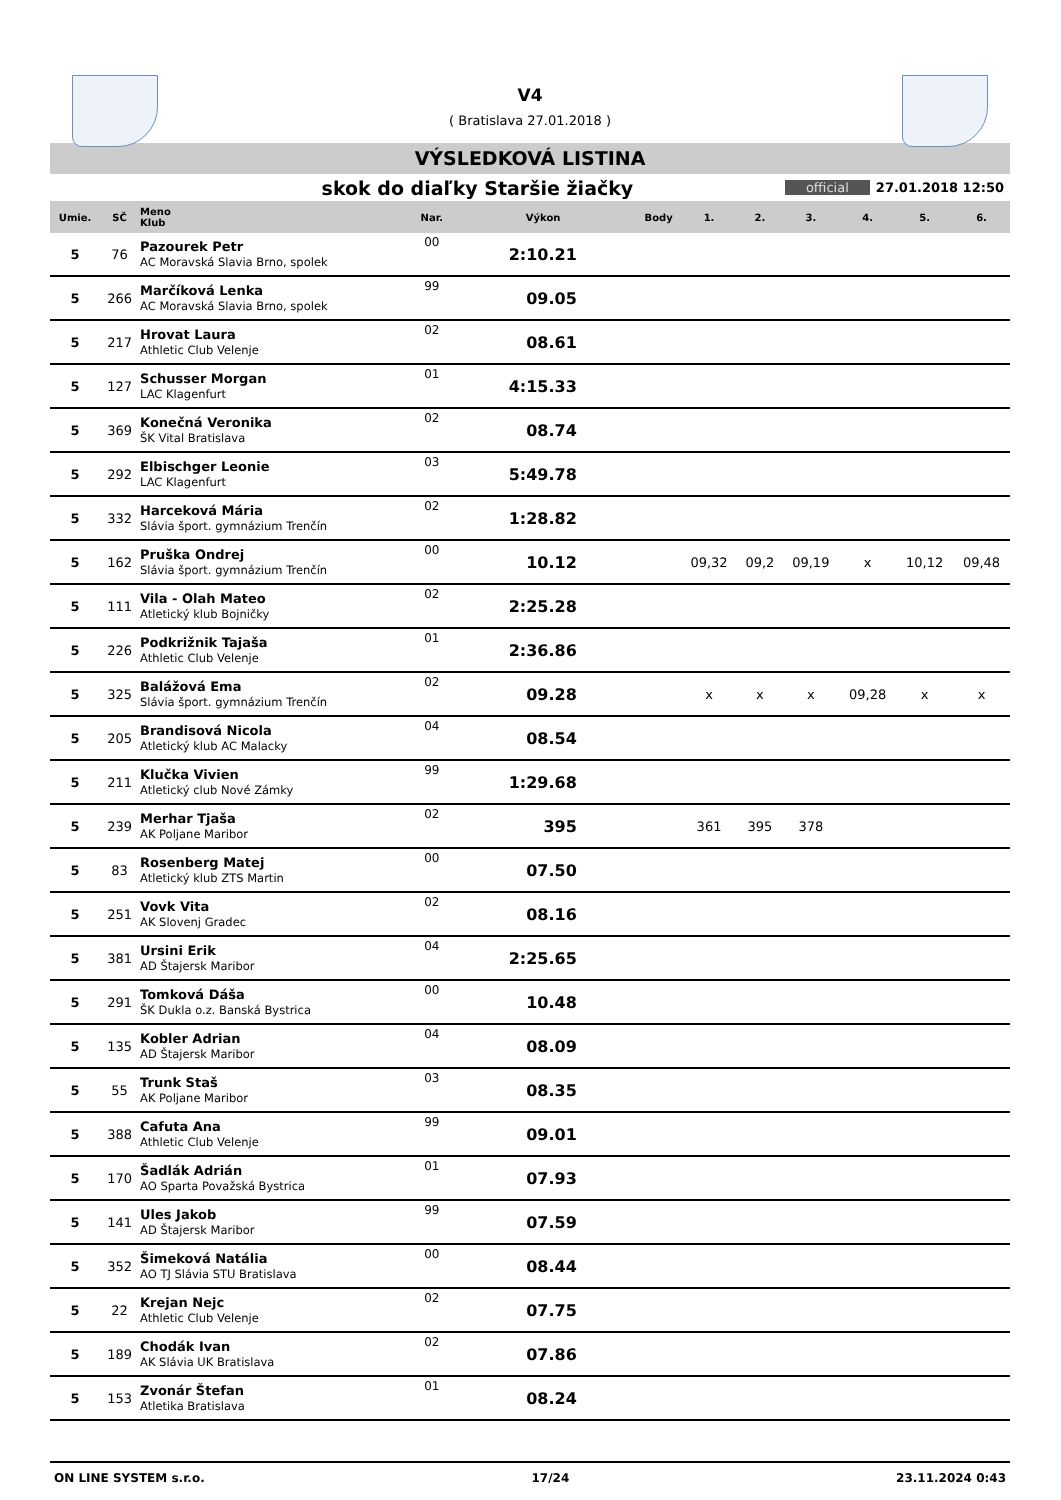V4
( Bratislava 27.01.2018 )
VÝSLEDKOVÁ LISTINA
skok do diaľky Staršie žiačky
official 27.01.2018 12:50
| Umie. | SČ | Meno Klub | Nar. | Výkon | Body | 1. | 2. | 3. | 4. | 5. | 6. |
| --- | --- | --- | --- | --- | --- | --- | --- | --- | --- | --- | --- |
| 5 | 76 | Pazourek Petr AC Moravská Slavia Brno, spolek | 00 | 2:10.21 | | | | | | | |
| 5 | 266 | Marčíková Lenka AC Moravská Slavia Brno, spolek | 99 | 09.05 | | | | | | | |
| 5 | 217 | Hrovat Laura Athletic Club Velenje | 02 | 08.61 | | | | | | | |
| 5 | 127 | Schusser Morgan LAC Klagenfurt | 01 | 4:15.33 | | | | | | | |
| 5 | 369 | Konečná Veronika ŠK Vital Bratislava | 02 | 08.74 | | | | | | | |
| 5 | 292 | Elbischger Leonie LAC Klagenfurt | 03 | 5:49.78 | | | | | | | |
| 5 | 332 | Harceková Mária Slávia šport. gymnázium Trenčín | 02 | 1:28.82 | | | | | | | |
| 5 | 162 | Pruška Ondrej Slávia šport. gymnázium Trenčín | 00 | 10.12 | | 09,32 | 09,2 | 09,19 | x | 10,12 | 09,48 |
| 5 | 111 | Vila - Olah Mateo Atletický klub Bojničky | 02 | 2:25.28 | | | | | | | |
| 5 | 226 | Podkrižnik Tajaša Athletic Club Velenje | 01 | 2:36.86 | | | | | | | |
| 5 | 325 | Balážová Ema Slávia šport. gymnázium Trenčín | 02 | 09.28 | | x | x | x | 09,28 | x | x |
| 5 | 205 | Brandisová Nicola Atletický klub AC Malacky | 04 | 08.54 | | | | | | | |
| 5 | 211 | Klučka Vivien Atletický club Nové Zámky | 99 | 1:29.68 | | | | | | | |
| 5 | 239 | Merhar Tjaša AK Poljane Maribor | 02 | 395 | | 361 | 395 | 378 | | | |
| 5 | 83 | Rosenberg Matej Atletický klub ZTS Martin | 00 | 07.50 | | | | | | | |
| 5 | 251 | Vovk Vita AK Slovenj Gradec | 02 | 08.16 | | | | | | | |
| 5 | 381 | Ursini Erik AD Štajersk Maribor | 04 | 2:25.65 | | | | | | | |
| 5 | 291 | Tomková Dáša ŠK Dukla o.z. Banská Bystrica | 00 | 10.48 | | | | | | | |
| 5 | 135 | Kobler Adrian AD Štajersk Maribor | 04 | 08.09 | | | | | | | |
| 5 | 55 | Trunk Staš AK Poljane Maribor | 03 | 08.35 | | | | | | | |
| 5 | 388 | Cafuta Ana Athletic Club Velenje | 99 | 09.01 | | | | | | | |
| 5 | 170 | Šadlák Adrián AO Sparta Považská Bystrica | 01 | 07.93 | | | | | | | |
| 5 | 141 | Ules Jakob AD Štajersk Maribor | 99 | 07.59 | | | | | | | |
| 5 | 352 | Šimeková Natália AO TJ Slávia STU Bratislava | 00 | 08.44 | | | | | | | |
| 5 | 22 | Krejan Nejc Athletic Club Velenje | 02 | 07.75 | | | | | | | |
| 5 | 189 | Chodák Ivan AK Slávia UK Bratislava | 02 | 07.86 | | | | | | | |
| 5 | 153 | Zvonár Štefan Atletika Bratislava | 01 | 08.24 | | | | | | | |
ON LINE SYSTEM s.r.o. 17/24 23.11.2024 0:43